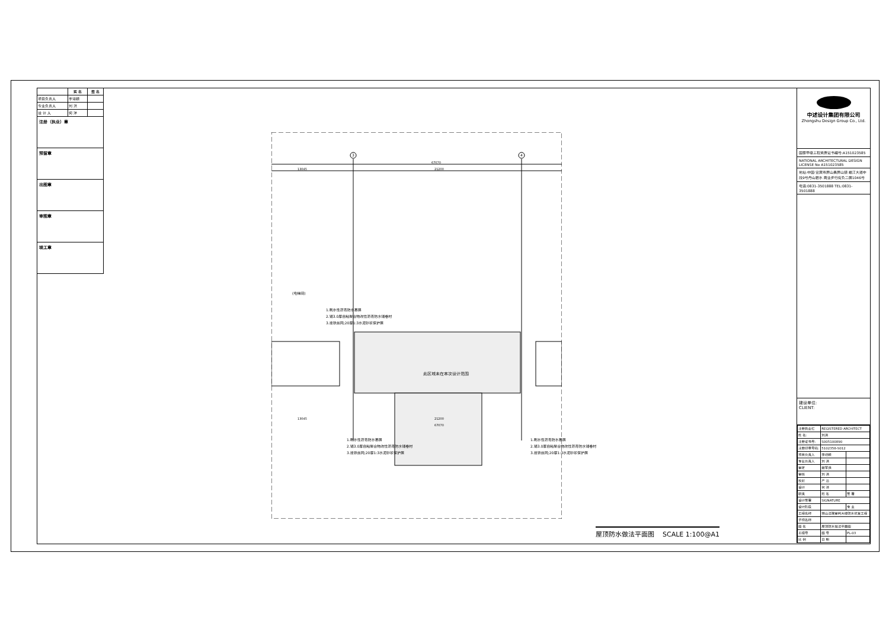| | 实 名 | 签 名 |
| --- | --- | --- |
| 项目负责人 | 李诗颖 | |
| 专业负责人 | 刘 洪 | |
| 设 计 人 | 何 洋 | |
注册（执业）章
预留章
出图章
审图章
竣工章
67070
13045
21200
3
4
此区域未在本次设计范围
(电梯间)
1.刷水性沥青防水基层
2.铺3.0厚自粘聚合物改性沥青防水铺卷材
3.挂铁丝网;20厚1:3水泥砂浆保护层
13045
21200
67070
1.刷水性沥青防水基层
2.铺3.0厚自粘聚合物改性沥青防水铺卷材
3.挂铁丝网;20厚1:3水泥砂浆保护层
1.刷水性沥青防水基层
2.铺3.0厚自粘聚合物改性沥青防水铺卷材
3.挂铁丝网;20厚1:3水泥砂浆保护层
屋顶防水做法平面图 SCALE 1:100@A1
中述设计集团有限公司
Zhongshu Design Group Co., Ltd.
国家甲级工程资质证书编号:A151023585
NATIONAL ARCHITECTURAL DESIGN LICENSE No A151023585
地址:中国·宜宾市屏山县屏山镇 岷江大道中段9号丹山碧水 商业步行街负二层1046号
电话:0831-3501888 TEL:0831-3501888
建设单位:
CLIENT:
| 注册执业栏 | REGISTERED ARCHITECT | |
| 姓 名: | 刘洪 | |
| 注册证书号: | S005100890 | |
| 注册印章号码: | 5102358-S012 | |
| 项目负责人 | 李诗颖 | |
| 专业负责人 | 刘 洪 | |
| 审定 | 聂军强 | |
| 审核 | 刘 洪 | |
| 校对 | 严 洁 | |
| 设计 | 何 洋 | |
| 职责 | 姓 名 | 签 署 |
| 设计签署 | SIGNATURE | |
| 设计阶段 | | 专 业 |
| 工程名称 | 珙山法院审判大楼防水修复工程 | |
| 子项名称 | | |
| 图 名 | 屋顶防水做法平面图 | |
| 工程号 | 图 号 | PL-03 |
| 比 例 | 日 期 | |